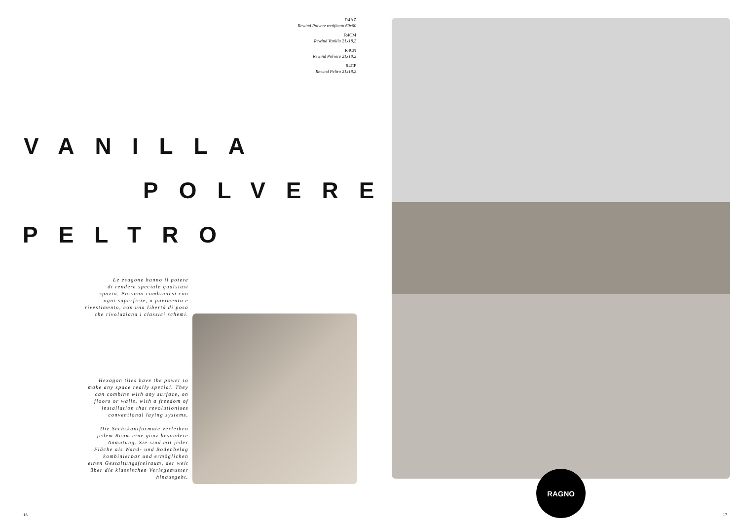R4AZ
Rewind Polvere rettificato 60x60
R4CM
Rewind Vanilla 21x18,2
R4CN
Rewind Polvere 21x18,2
R4CP
Rewind Peltro 21x18,2
VANILLA
POLVERE
PELTRO
Le esagone hanno il potere
di rendere speciale qualsiasi
spazio. Possono combinarsi con
ogni superficie, a pavimento e
rivestimento, con una libertà di posa
che rivoluziona i classici schemi.
Hexagon tiles have the power to
make any space really special. They
can combine with any surface, on
floors or walls, with a freedom of
installation that revolutionises
conventional laying systems.
Die Sechskantformate verleihen
jedem Raum eine ganz besondere
Anmutung. Sie sind mit jeder
Fläche als Wand- und Bodenbelag
kombinierbar und ermöglichen
einen Gestaltungsfreiraum, der weit
über die klassischen Verlegemuster
hinausgeht.
16
RAGNO
17